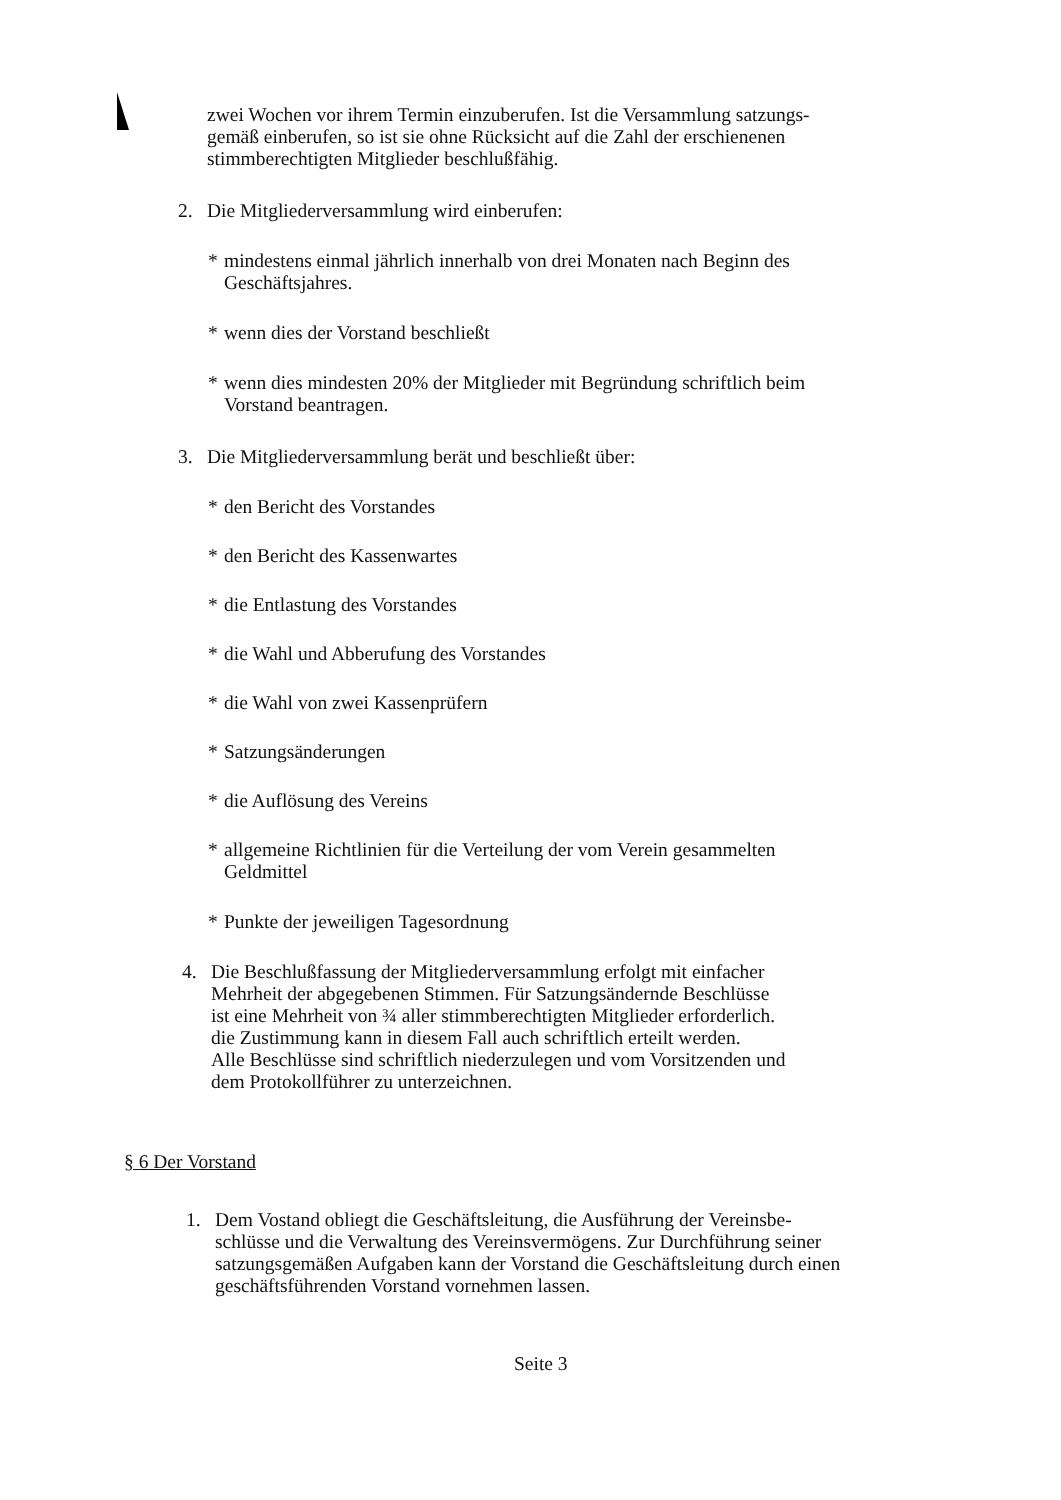zwei Wochen vor ihrem Termin einzuberufen. Ist die Versammlung satzungs-
gemäß einberufen, so ist sie ohne Rücksicht auf die Zahl der erschienenen
stimmberechtigten Mitglieder beschlußfähig.
2. Die Mitgliederversammlung wird einberufen:
* mindestens einmal jährlich innerhalb von drei Monaten nach Beginn des
Geschäftsjahres.
* wenn dies der Vorstand beschließt
* wenn dies mindesten 20% der Mitglieder mit Begründung schriftlich beim
Vorstand beantragen.
3. Die Mitgliederversammlung berät und beschließt über:
* den Bericht des Vorstandes
* den Bericht des Kassenwartes
* die Entlastung des Vorstandes
* die Wahl und Abberufung des Vorstandes
* die Wahl von zwei Kassenprüfern
* Satzungsänderungen
* die Auflösung des Vereins
* allgemeine Richtlinien für die Verteilung der vom Verein gesammelten
Geldmittel
* Punkte der jeweiligen Tagesordnung
4. Die Beschlußfassung der Mitgliederversammlung erfolgt mit einfacher
Mehrheit der abgegebenen Stimmen. Für Satzungsändernde Beschlüsse
ist eine Mehrheit von ¾ aller stimmberechtigten Mitglieder erforderlich.
die Zustimmung kann in diesem Fall auch schriftlich erteilt werden.
Alle Beschlüsse sind schriftlich niederzulegen und vom Vorsitzenden und
dem Protokollführer zu unterzeichnen.
§ 6 Der Vorstand
1. Dem Vostand obliegt die Geschäftsleitung, die Ausführung der Vereinsbe-
schlüsse und die Verwaltung des Vereinsvermögens. Zur Durchführung seiner
satzungsgemäßen Aufgaben kann der Vorstand die Geschäftsleitung durch einen
geschäftsführenden Vorstand vornehmen lassen.
Seite 3